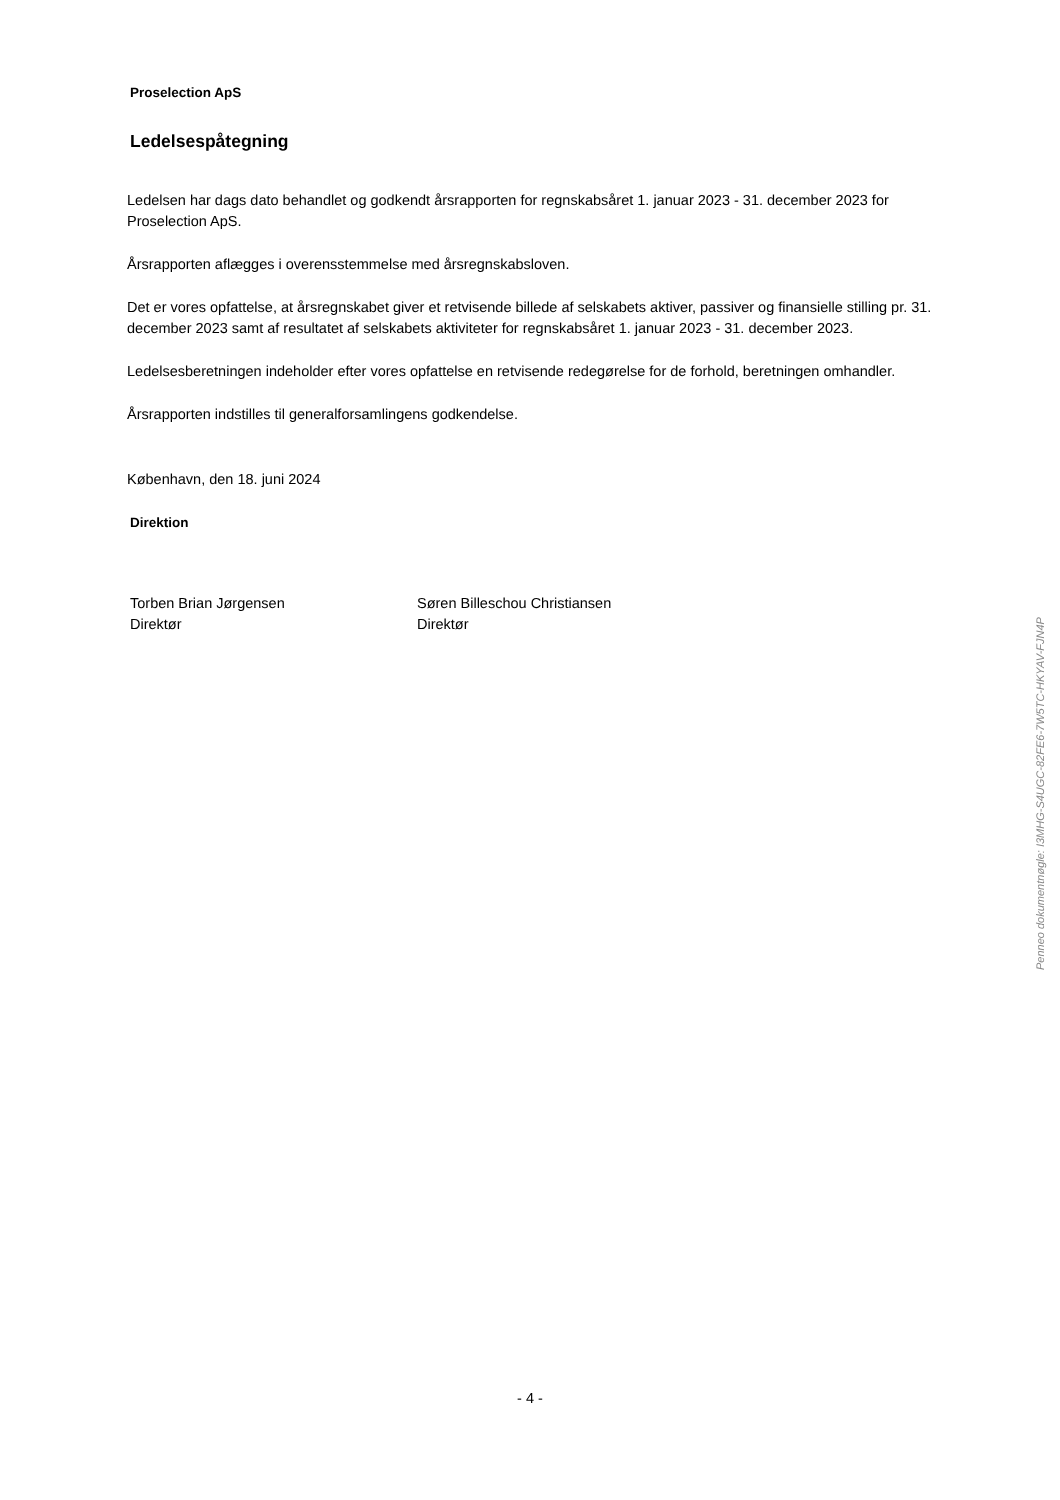Proselection ApS
Ledelsespåtegning
Ledelsen har dags dato behandlet og godkendt årsrapporten for regnskabsåret 1. januar 2023 - 31. december 2023 for Proselection ApS.
Årsrapporten aflægges i overensstemmelse med årsregnskabsloven.
Det er vores opfattelse, at årsregnskabet giver et retvisende billede af selskabets aktiver, passiver og finansielle stilling pr. 31. december 2023 samt af resultatet af selskabets aktiviteter for regnskabsåret 1. januar 2023 - 31. december 2023.
Ledelsesberetningen indeholder efter vores opfattelse en retvisende redegørelse for de forhold, beretningen omhandler.
Årsrapporten indstilles til generalforsamlingens godkendelse.
København, den 18. juni 2024
Direktion
Torben Brian Jørgensen
Direktør
Søren Billeschou Christiansen
Direktør
Penneo dokumentnøgle: I3MHG-S4UGC-82FE6-7W5TC-HKYAV-FJN4P
- 4 -